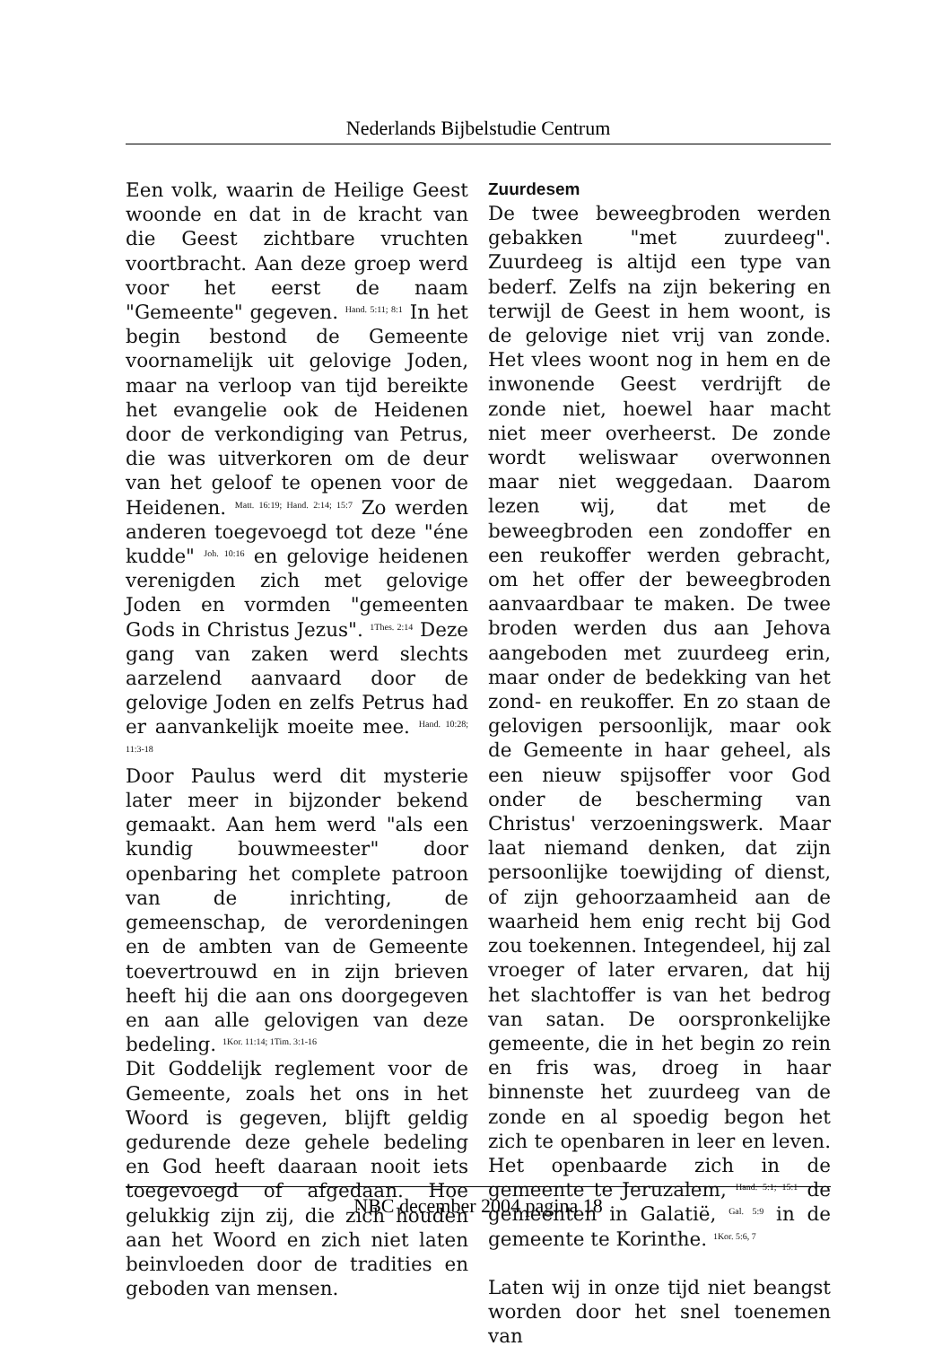Nederlands Bijbelstudie Centrum
Een volk, waarin de Heilige Geest woonde en dat in de kracht van die Geest zichtbare vruchten voortbracht. Aan deze groep werd voor het eerst de naam "Gemeente" gegeven. <sup>Hand. 5:11; 8:1</sup> In het begin bestond de Gemeente voornamelijk uit gelovige Joden, maar na verloop van tijd bereikte het evangelie ook de Heidenen door de verkondiging van Petrus, die was uitverkoren om de deur van het geloof te openen voor de Heidenen. <sup>Matt. 16:19; Hand. 2:14; 15:7</sup> Zo werden anderen toegevoegd tot deze "éne kudde" <sup>Joh. 10:16</sup> en gelovige heidenen verenigden zich met gelovige Joden en vormden "gemeenten Gods in Christus Jezus". <sup>1Thes. 2:14</sup> Deze gang van zaken werd slechts aarzelend aanvaard door de gelovige Joden en zelfs Petrus had er aanvankelijk moeite mee. <sup>Hand. 10:28; 11:3-18</sup>
Door Paulus werd dit mysterie later meer in bijzonder bekend gemaakt. Aan hem werd "als een kundig bouwmeester" door openbaring het complete patroon van de inrichting, de gemeenschap, de verordeningen en de ambten van de Gemeente toevertrouwd en in zijn brieven heeft hij die aan ons doorgegeven en aan alle gelovigen van deze bedeling. <sup>1Kor. 11:14; 1Tim. 3:1-16</sup>
Dit Goddelijk reglement voor de Gemeente, zoals het ons in het Woord is gegeven, blijft geldig gedurende deze gehele bedeling en God heeft daaraan nooit iets toegevoegd of afgedaan. Hoe gelukkig zijn zij, die zich houden aan het Woord en zich niet laten beinvloeden door de tradities en geboden van mensen.
Zuurdesem
De twee beweegbroden werden gebakken "met zuurdeeg". Zuurdeeg is altijd een type van bederf. Zelfs na zijn bekering en terwijl de Geest in hem woont, is de gelovige niet vrij van zonde. Het vlees woont nog in hem en de inwonende Geest verdrijft de zonde niet, hoewel haar macht niet meer overheerst. De zonde wordt weliswaar overwonnen maar niet weggedaan. Daarom lezen wij, dat met de beweegbroden een zondoffer en een reukoffer werden gebracht, om het offer der beweegbroden aanvaardbaar te maken. De twee broden werden dus aan Jehova aangeboden met zuurdeeg erin, maar onder de bedekking van het zond- en reukoffer. En zo staan de gelovigen persoonlijk, maar ook de Gemeente in haar geheel, als een nieuw spijsoffer voor God onder de bescherming van Christus' verzoeningswerk. Maar laat niemand denken, dat zijn persoonlijke toewijding of dienst, of zijn gehoorzaamheid aan de waarheid hem enig recht bij God zou toekennen. Integendeel, hij zal vroeger of later ervaren, dat hij het slachtoffer is van het bedrog van satan. De oorspronkelijke gemeente, die in het begin zo rein en fris was, droeg in haar binnenste het zuurdeeg van de zonde en al spoedig begon het zich te openbaren in leer en leven. Het openbaarde zich in de gemeente te Jeruzalem, <sup>Hand. 5:1; 15:1</sup> de gemeenten in Galatië, <sup>Gal. 5:9</sup> in de gemeente te Korinthe. <sup>1Kor. 5:6, 7</sup>
Laten wij in onze tijd niet beangst worden door het snel toenemen van
NBC december 2004 pagina 18